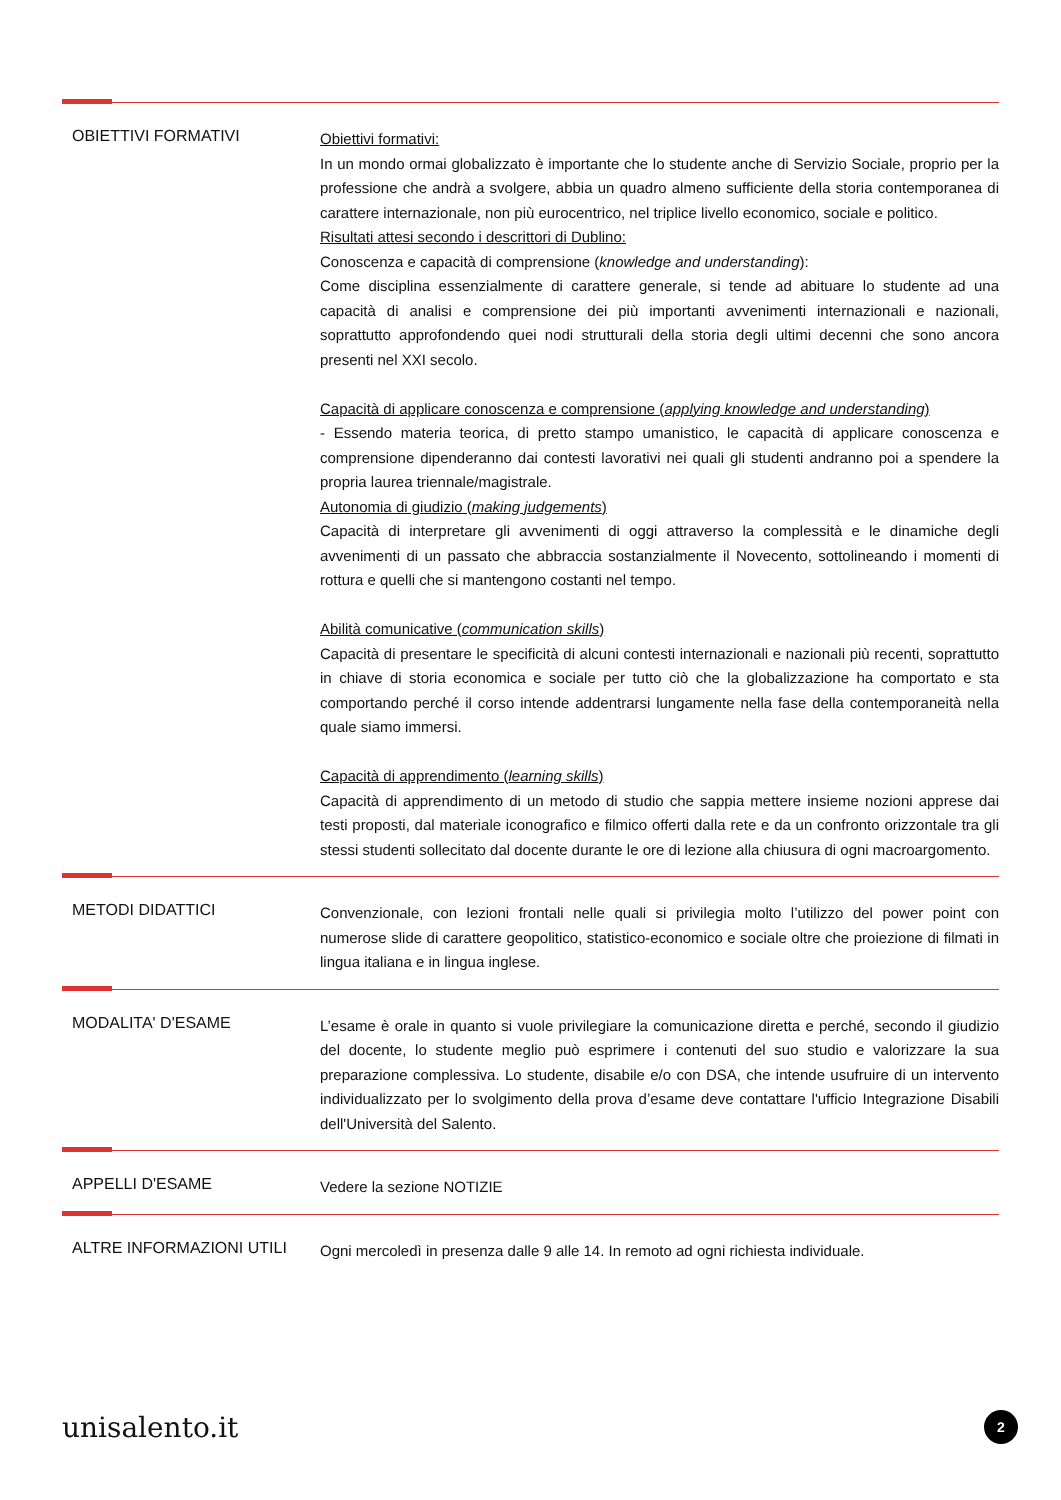OBIETTIVI FORMATIVI
Obiettivi formativi:
In un mondo ormai globalizzato è importante che lo studente anche di Servizio Sociale, proprio per la professione che andrà a svolgere, abbia un quadro almeno sufficiente della storia contemporanea di carattere internazionale, non più eurocentrico, nel triplice livello economico, sociale e politico.
Risultati attesi secondo i descrittori di Dublino:
Conoscenza e capacità di comprensione (knowledge and understanding):
Come disciplina essenzialmente di carattere generale, si tende ad abituare lo studente ad una capacità di analisi e comprensione dei più importanti avvenimenti internazionali e nazionali, soprattutto approfondendo quei nodi strutturali della storia degli ultimi decenni che sono ancora presenti nel XXI secolo.
Capacità di applicare conoscenza e comprensione (applying knowledge and understanding)
- Essendo materia teorica, di pretto stampo umanistico, le capacità di applicare conoscenza e comprensione dipenderanno dai contesti lavorativi nei quali gli studenti andranno poi a spendere la propria laurea triennale/magistrale.
Autonomia di giudizio (making judgements)
Capacità di interpretare gli avvenimenti di oggi attraverso la complessità e le dinamiche degli avvenimenti di un passato che abbraccia sostanzialmente il Novecento, sottolineando i momenti di rottura e quelli che si mantengono costanti nel tempo.
Abilità comunicative (communication skills)
Capacità di presentare le specificità di alcuni contesti internazionali e nazionali più recenti, soprattutto in chiave di storia economica e sociale per tutto ciò che la globalizzazione ha comportato e sta comportando perché il corso intende addentrarsi lungamente nella fase della contemporaneità nella quale siamo immersi.
Capacità di apprendimento (learning skills)
Capacità di apprendimento di un metodo di studio che sappia mettere insieme nozioni apprese dai testi proposti, dal materiale iconografico e filmico offerti dalla rete e da un confronto orizzontale tra gli stessi studenti sollecitato dal docente durante le ore di lezione alla chiusura di ogni macroargomento.
METODI DIDATTICI
Convenzionale, con lezioni frontali nelle quali si privilegia molto l’utilizzo del power point con numerose slide di carattere geopolitico, statistico-economico e sociale oltre che proiezione di filmati in lingua italiana e in lingua inglese.
MODALITA' D'ESAME
L’esame è orale in quanto si vuole privilegiare la comunicazione diretta e perché, secondo il giudizio del docente, lo studente meglio può esprimere i contenuti del suo studio e valorizzare la sua preparazione complessiva. Lo studente, disabile e/o con DSA, che intende usufruire di un intervento individualizzato per lo svolgimento della prova d’esame deve contattare l'ufficio Integrazione Disabili dell'Università del Salento.
APPELLI D'ESAME
Vedere la sezione NOTIZIE
ALTRE INFORMAZIONI UTILI
Ogni mercoledì in presenza dalle 9 alle 14. In remoto ad ogni richiesta individuale.
unisalento.it
2